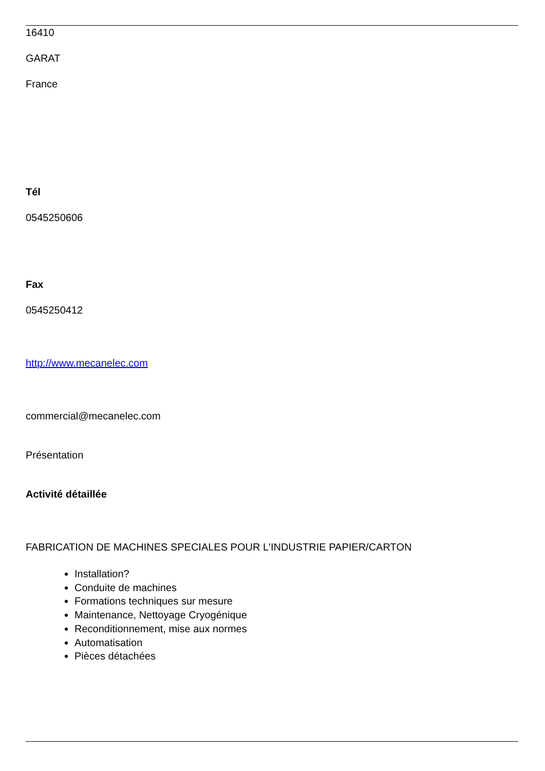16410
GARAT
France
Tél
0545250606
Fax
0545250412
http://www.mecanelec.com
commercial@mecanelec.com
Présentation
Activité détaillée
FABRICATION DE MACHINES SPECIALES POUR L'INDUSTRIE PAPIER/CARTON
Installation?
Conduite de machines
Formations techniques sur mesure
Maintenance, Nettoyage Cryogénique
Reconditionnement, mise aux normes
Automatisation
Pièces détachées